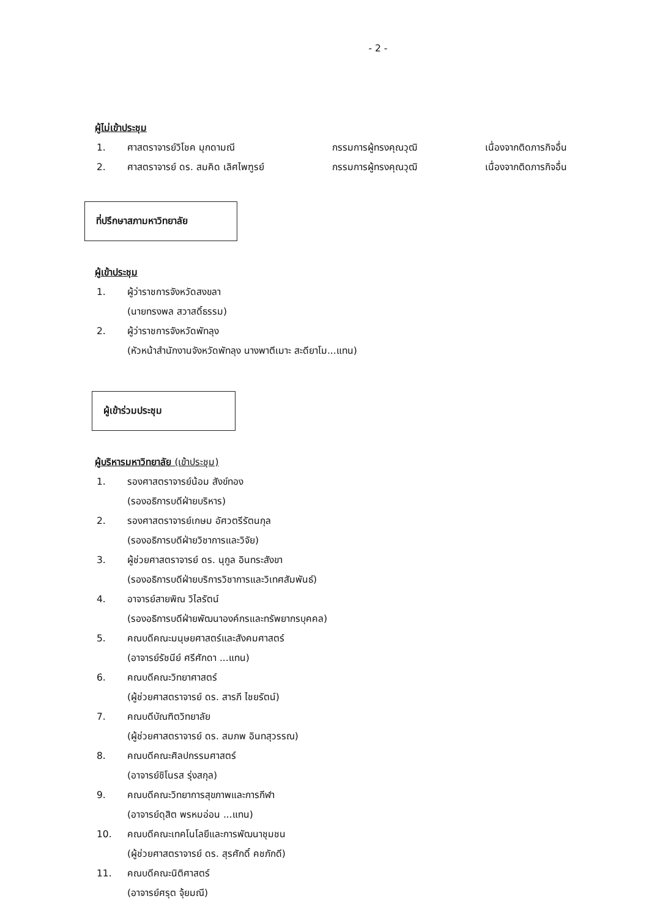- 2 -
ผู้ไม่เข้าประชุม
1. ศาสตราจารย์วิโชค มุกดามณี กรรมการผู้ทรงคุณวุฒิ เนื่องจากติดภารกิจอื่น
2. ศาสตราจารย์ ดร. สมคิด เลิศไพฑูรย์ กรรมการผู้ทรงคุณวุฒิ เนื่องจากติดภารกิจอื่น
ที่ปรึกษาสภามหาวิทยาลัย
ผู้เข้าประชุม
1. ผู้ว่าราชการจังหวัดสงขลา
(นายทรงพล สวาสดิ์ธรรม)
2. ผู้ว่าราชการจังหวัดพัทลุง
(หัวหน้าสำนักงานจังหวัดพัทลุง นางพาตีเมาะ สะดียาโม...แทน)
ผู้เข้าร่วมประชุม
ผู้บริหารมหาวิทยาลัย (เข้าประชุม)
1. รองศาสตราจารย์น้อม สังข์ทอง
(รองอธิการบดีฝ่ายบริหาร)
2. รองศาสตราจารย์เกษม อัศวตรีรัตนกุล
(รองอธิการบดีฝ่ายวิชาการและวิจัย)
3. ผู้ช่วยศาสตราจารย์ ดร. นุกูล อินทระสังขา
(รองอธิการบดีฝ่ายบริการวิชาการและวิเทศสัมพันธ์)
4. อาจารย์สายพิณ วิไลรัตน์
(รองอธิการบดีฝ่ายพัฒนาองค์กรและทรัพยากรบุคคล)
5. คณบดีคณะมนุษยศาสตร์และสังคมศาสตร์
(อาจารย์รัชนีย์ ศรีศักดา ...แทน)
6. คณบดีคณะวิทยาศาสตร์
(ผู้ช่วยศาสตราจารย์ ดร. สารภี ไชยรัตน์)
7. คณบดีบัณฑิตวิทยาลัย
(ผู้ช่วยศาสตราจารย์ ดร. สมภพ อินทสุวรรณ)
8. คณบดีคณะศิลปกรรมศาสตร์
(อาจารย์ชิโนรส รุ่งสกุล)
9. คณบดีคณะวิทยาการสุขภาพและการกีฬา
(อาจารย์ดุสิต พรหมอ่อน ...แทน)
10. คณบดีคณะเทคโนโลยีและการพัฒนาชุมชน
(ผู้ช่วยศาสตราจารย์ ดร. สุรศักดิ์ คชภักดี)
11. คณบดีคณะนิติศาสตร์
(อาจารย์ศรุต จุ้ยมณี)